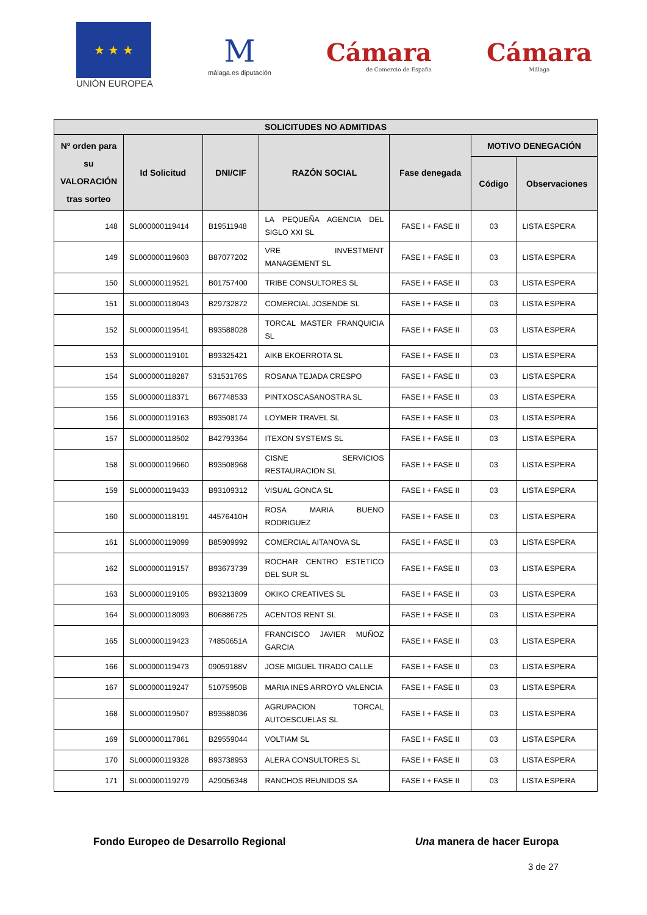★ ★ ★
UNIÓN EUROPEA
M
málaga.es diputación
Cámara
de Comercio de España
Cámara
Málaga
| SOLICITUDES NO ADMITIDAS | | | | | | |
| --- | --- | --- | --- | --- | --- | --- |
| Nº orden para su VALORACIÓN tras sorteo | Id Solicitud | DNI/CIF | RAZÓN SOCIAL | Fase denegada | MOTIVO DENEGACIÓN | |
| | | | | | Código | Observaciones |
| 148 | SL000000119414 | B19511948 | LA PEQUEÑA AGENCIA DEL SIGLO XXI SL | FASE I + FASE II | 03 | LISTA ESPERA |
| 149 | SL000000119603 | B87077202 | VRE INVESTMENT MANAGEMENT SL | FASE I + FASE II | 03 | LISTA ESPERA |
| 150 | SL000000119521 | B01757400 | TRIBE CONSULTORES SL | FASE I + FASE II | 03 | LISTA ESPERA |
| 151 | SL000000118043 | B29732872 | COMERCIAL JOSENDE SL | FASE I + FASE II | 03 | LISTA ESPERA |
| 152 | SL000000119541 | B93588028 | TORCAL MASTER FRANQUICIA SL | FASE I + FASE II | 03 | LISTA ESPERA |
| 153 | SL000000119101 | B93325421 | AIKB EKOERROTA SL | FASE I + FASE II | 03 | LISTA ESPERA |
| 154 | SL000000118287 | 53153176S | ROSANA TEJADA CRESPO | FASE I + FASE II | 03 | LISTA ESPERA |
| 155 | SL000000118371 | B67748533 | PINTXOSCASANOSTRA SL | FASE I + FASE II | 03 | LISTA ESPERA |
| 156 | SL000000119163 | B93508174 | LOYMER TRAVEL SL | FASE I + FASE II | 03 | LISTA ESPERA |
| 157 | SL000000118502 | B42793364 | ITEXON SYSTEMS SL | FASE I + FASE II | 03 | LISTA ESPERA |
| 158 | SL000000119660 | B93508968 | CISNE SERVICIOS RESTAURACION SL | FASE I + FASE II | 03 | LISTA ESPERA |
| 159 | SL000000119433 | B93109312 | VISUAL GONCA SL | FASE I + FASE II | 03 | LISTA ESPERA |
| 160 | SL000000118191 | 44576410H | ROSA MARIA BUENO RODRIGUEZ | FASE I + FASE II | 03 | LISTA ESPERA |
| 161 | SL000000119099 | B85909992 | COMERCIAL AITANOVA SL | FASE I + FASE II | 03 | LISTA ESPERA |
| 162 | SL000000119157 | B93673739 | ROCHAR CENTRO ESTETICO DEL SUR SL | FASE I + FASE II | 03 | LISTA ESPERA |
| 163 | SL000000119105 | B93213809 | OKIKO CREATIVES SL | FASE I + FASE II | 03 | LISTA ESPERA |
| 164 | SL000000118093 | B06886725 | ACENTOS RENT SL | FASE I + FASE II | 03 | LISTA ESPERA |
| 165 | SL000000119423 | 74850651A | FRANCISCO JAVIER MUÑOZ GARCIA | FASE I + FASE II | 03 | LISTA ESPERA |
| 166 | SL000000119473 | 09059188V | JOSE MIGUEL TIRADO CALLE | FASE I + FASE II | 03 | LISTA ESPERA |
| 167 | SL000000119247 | 51075950B | MARIA INES ARROYO VALENCIA | FASE I + FASE II | 03 | LISTA ESPERA |
| 168 | SL000000119507 | B93588036 | AGRUPACION TORCAL AUTOESCUELAS SL | FASE I + FASE II | 03 | LISTA ESPERA |
| 169 | SL000000117861 | B29559044 | VOLTIAM SL | FASE I + FASE II | 03 | LISTA ESPERA |
| 170 | SL000000119328 | B93738953 | ALERA CONSULTORES SL | FASE I + FASE II | 03 | LISTA ESPERA |
| 171 | SL000000119279 | A29056348 | RANCHOS REUNIDOS SA | FASE I + FASE II | 03 | LISTA ESPERA |
Fondo Europeo de Desarrollo Regional Una manera de hacer Europa
3 de 27